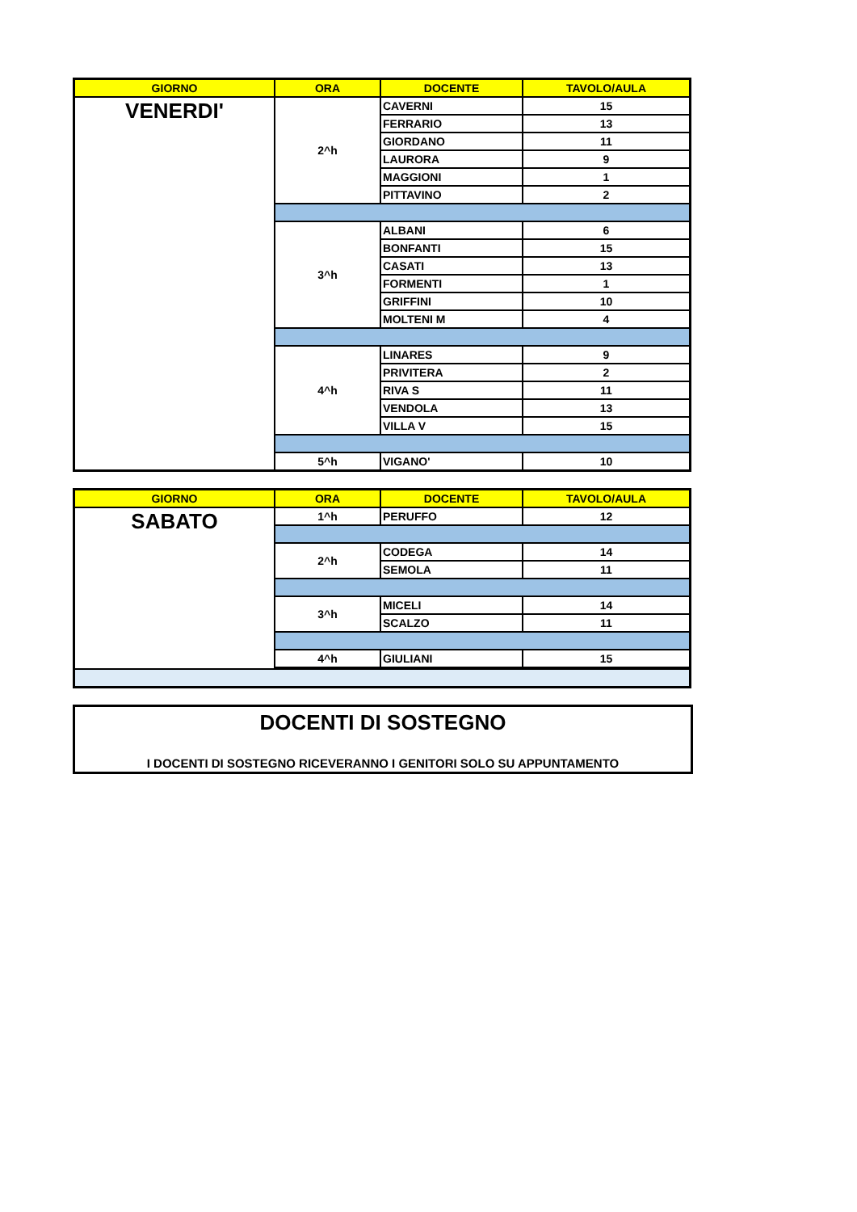| GIORNO | ORA | DOCENTE | TAVOLO/AULA |
| --- | --- | --- | --- |
| VENERDI' | 2^h | CAVERNI | 15 |
| | | FERRARIO | 13 |
| | | GIORDANO | 11 |
| | | LAURORA | 9 |
| | | MAGGIONI | 1 |
| | | PITTAVINO | 2 |
| | 3^h | ALBANI | 6 |
| | | BONFANTI | 15 |
| | | CASATI | 13 |
| | | FORMENTI | 1 |
| | | GRIFFINI | 10 |
| | | MOLTENI M | 4 |
| | 4^h | LINARES | 9 |
| | | PRIVITERA | 2 |
| | | RIVA S | 11 |
| | | VENDOLA | 13 |
| | | VILLA V | 15 |
| | 5^h | VIGANO' | 10 |
| GIORNO | ORA | DOCENTE | TAVOLO/AULA |
| --- | --- | --- | --- |
| SABATO | 1^h | PERUFFO | 12 |
| | 2^h | CODEGA | 14 |
| | | SEMOLA | 11 |
| | 3^h | MICELI | 14 |
| | | SCALZO | 11 |
| | 4^h | GIULIANI | 15 |
DOCENTI DI SOSTEGNO
I DOCENTI DI SOSTEGNO RICEVERANNO I GENITORI SOLO SU APPUNTAMENTO